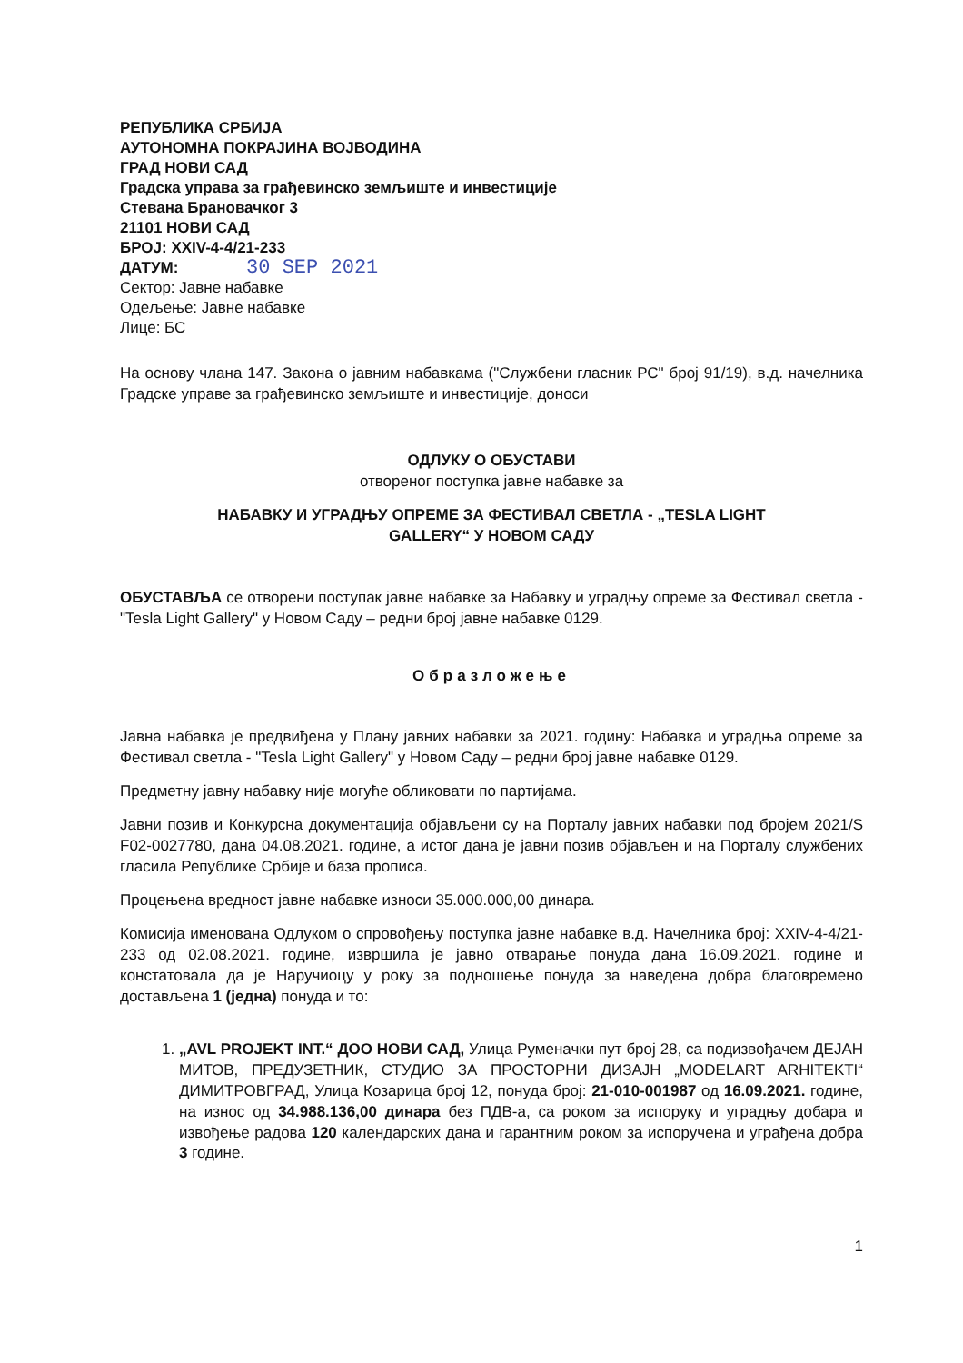РЕПУБЛИКА СРБИЈА
АУТОНОМНА ПОКРАЈИНА ВОЈВОДИНА
ГРАД НОВИ САД
Градска управа за грађевинско земљиште и инвестиције
Стевана Брановачког 3
21101 НОВИ САД
БРОЈ: XXIV-4-4/21-233
ДАТУМ: 30 SEP 2021
Сектор: Јавне набавке
Одељење: Јавне набавке
Лице: БС
На основу члана 147. Закона о јавним набавкама ("Службени гласник РС" број 91/19), в.д. начелника Градске управе за грађевинско земљиште и инвестиције, доноси
ОДЛУКУ О ОБУСТАВИ
отвореног поступка јавне набавке за
НАБАВКУ И УГРАДЊУ ОПРЕМЕ ЗА ФЕСТИВАЛ СВЕТЛА - „TESLA LIGHT
GALLERY“ У НОВОМ САДУ
ОБУСТАВЉА се отворени поступак јавне набавке за Набавку и уградњу опреме за Фестивал светла - "Tesla Light Gallery" у Новом Саду – редни број јавне набавке 0129.
Образложење
Јавна набавка је предвиђена у Плану јавних набавки за 2021. годину: Набавка и уградња опреме за Фестивал светла - "Tesla Light Gallery" у Новом Саду – редни број јавне набавке 0129.
Предметну јавну набавку није могуће обликовати по партијама.
Јавни позив и Конкурсна документација објављени су на Порталу јавних набавки под бројем 2021/S F02-0027780, дана 04.08.2021. године, а истог дана је јавни позив објављен и на Порталу службених гласила Републике Србије и база прописа.
Процењена вредност јавне набавке износи 35.000.000,00 динара.
Комисија именована Одлуком о спровођењу поступка јавне набавке в.д. Начелника број: XXIV-4-4/21-233 од 02.08.2021. године, извршила је јавно отварање понуда дана 16.09.2021. године и констатовала да је Наручиоцу у року за подношење понуда за наведена добра благовремено достављена 1 (једна) понуда и то:
1. „AVL PROJEKT INT.“ ДОО НОВИ САД, Улица Руменачки пут број 28, са подизвођачем ДЕЈАН МИТОВ, ПРЕДУЗЕТНИК, СТУДИО ЗА ПРОСТОРНИ ДИЗАЈН „MODELART ARHITEKTI“ ДИМИТРОВГРАД, Улица Козарица број 12, понуда број: 21-010-001987 од 16.09.2021. године, на износ од 34.988.136,00 динара без ПДВ-а, са роком за испоруку и уградњу добара и извођење радова 120 календарских дана и гарантним роком за испоручена и уграђена добра 3 године.
1